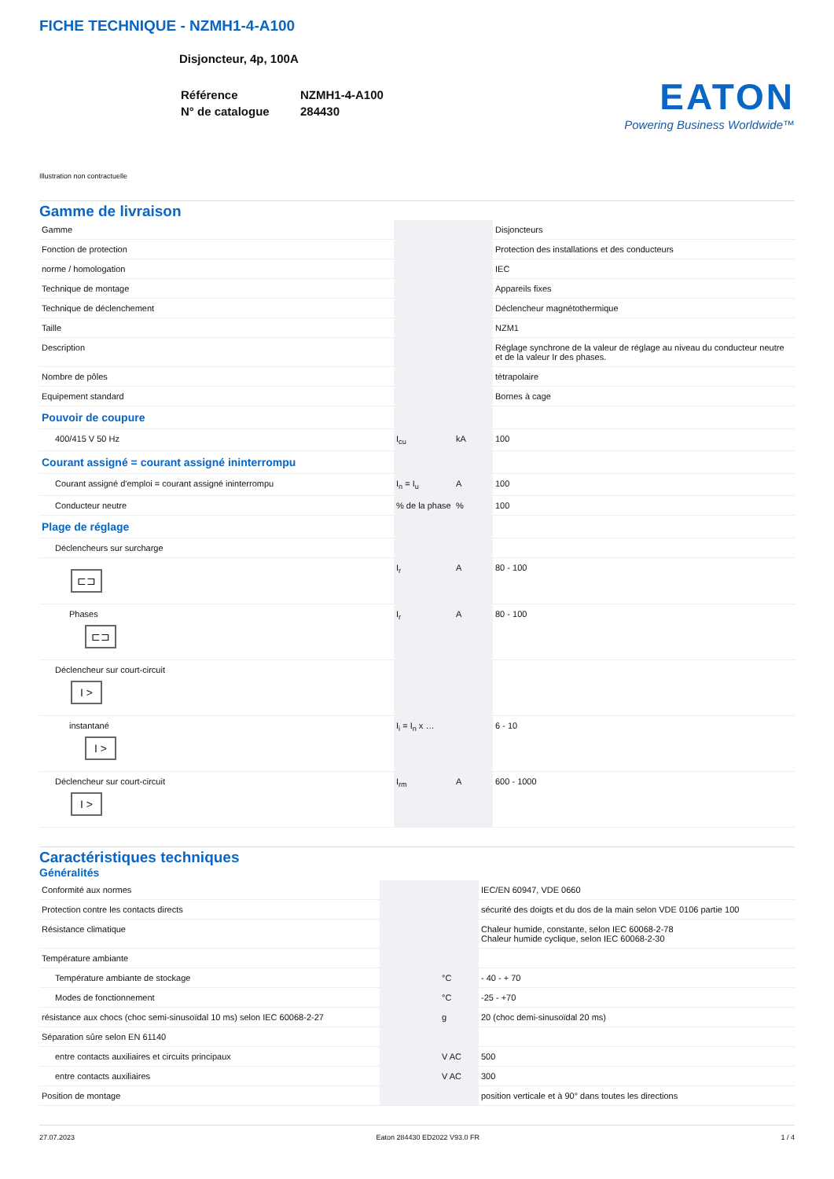FICHE TECHNIQUE - NZMH1-4-A100
Disjoncteur, 4p, 100A
| Référence | NZMH1-4-A100 |
| N° de catalogue | 284430 |
EATON
Powering Business Worldwide™
Illustration non contractuelle
Gamme de livraison
| Gamme | | | Disjoncteurs |
| Fonction de protection | | | Protection des installations et des conducteurs |
| norme / homologation | | | IEC |
| Technique de montage | | | Appareils fixes |
| Technique de déclenchement | | | Déclencheur magnétothermique |
| Taille | | | NZM1 |
| Description | | | Réglage synchrone de la valeur de réglage au niveau du conducteur neutre et de la valeur Ir des phases. |
| Nombre de pôles | | | tétrapolaire |
| Equipement standard | | | Bornes à cage |
| Pouvoir de coupure | | | |
| 400/415 V 50 Hz | I<sub>cu</sub> | kA | 100 |
| Courant assigné = courant assigné ininterrompu | | | |
| Courant assigné d'emploi = courant assigné ininterrompu | I<sub>n</sub> = I<sub>u</sub> | A | 100 |
| Conducteur neutre | % de la phase | % | 100 |
| Plage de réglage | | | |
| Déclencheurs sur surcharge | | | |
| ⊏⊐ | I<sub>r</sub> | A | 80 - 100 |
| Phases ⊏⊐ | I<sub>r</sub> | A | 80 - 100 |
| Déclencheur sur court-circuit I > | | | |
| instantané I > | I<sub>i</sub> = I<sub>n</sub> x … | | 6 - 10 |
| Déclencheur sur court-circuit I > | I<sub>rm</sub> | A | 600 - 1000 |
Caractéristiques techniques
Généralités
| Conformité aux normes | | | IEC/EN 60947, VDE 0660 |
| Protection contre les contacts directs | | | sécurité des doigts et du dos de la main selon VDE 0106 partie 100 |
| Résistance climatique | | | Chaleur humide, constante, selon IEC 60068-2-78 Chaleur humide cyclique, selon IEC 60068-2-30 |
| Température ambiante | | | |
| Température ambiante de stockage | | °C | - 40 - + 70 |
| Modes de fonctionnement | | °C | -25 - +70 |
| résistance aux chocs (choc semi-sinusoïdal 10 ms) selon IEC 60068-2-27 | | g | 20 (choc demi-sinusoïdal 20 ms) |
| Séparation sûre selon EN 61140 | | | |
| entre contacts auxiliaires et circuits principaux | | V AC | 500 |
| entre contacts auxiliaires | | V AC | 300 |
| Position de montage | | | position verticale et à 90° dans toutes les directions |
27.07.2023 Eaton 284430 ED2022 V93.0 FR 1 / 4